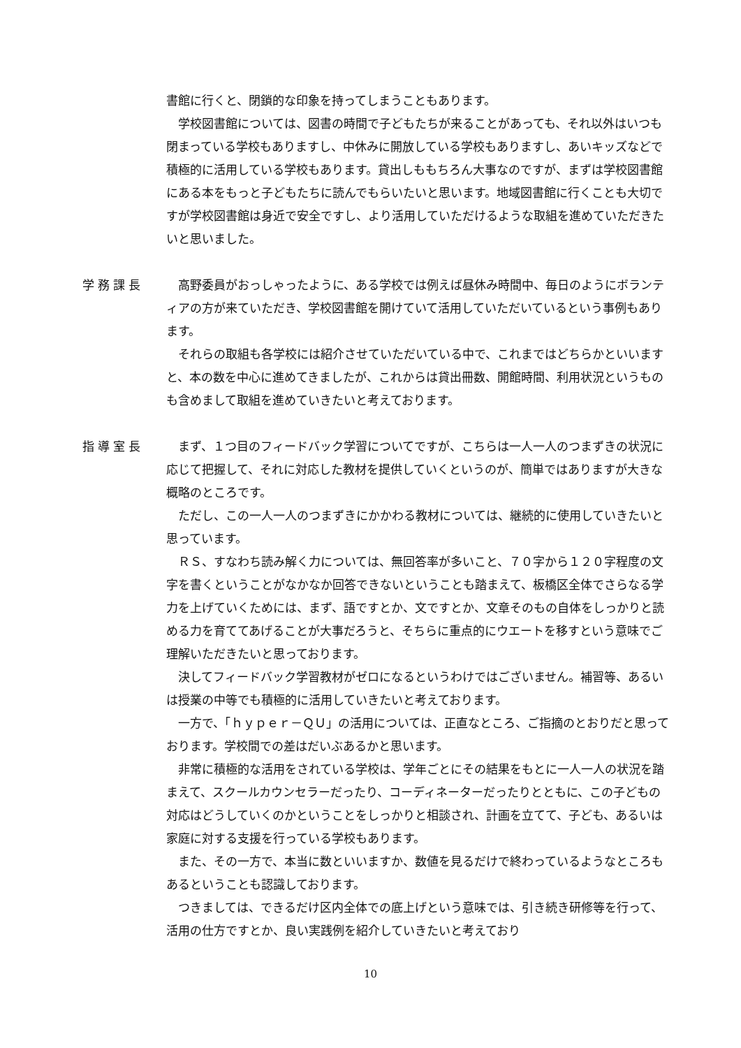書館に行くと、閉鎖的な印象を持ってしまうこともあります。
学校図書館については、図書の時間で子どもたちが来ることがあっても、それ以外はいつも閉まっている学校もありますし、中休みに開放している学校もありますし、あいキッズなどで積極的に活用している学校もあります。貸出しももちろん大事なのですが、まずは学校図書館にある本をもっと子どもたちに読んでもらいたいと思います。地域図書館に行くことも大切ですが学校図書館は身近で安全ですし、より活用していただけるような取組を進めていただきたいと思いました。
学務課長 高野委員がおっしゃったように、ある学校では例えば昼休み時間中、毎日のようにボランティアの方が来ていただき、学校図書館を開けていて活用していただいているという事例もあります。
それらの取組も各学校には紹介させていただいている中で、これまではどちらかといいますと、本の数を中心に進めてきましたが、これからは貸出冊数、開館時間、利用状況というものも含めまして取組を進めていきたいと考えております。
指導室長 まず、１つ目のフィードバック学習についてですが、こちらは一人一人のつまずきの状況に応じて把握して、それに対応した教材を提供していくというのが、簡単ではありますが大きな概略のところです。
ただし、この一人一人のつまずきにかかわる教材については、継続的に使用していきたいと思っています。
ＲＳ、すなわち読み解く力については、無回答率が多いこと、７０字から１２０字程度の文字を書くということがなかなか回答できないということも踏まえて、板橋区全体でさらなる学力を上げていくためには、まず、語ですとか、文ですとか、文章そのもの自体をしっかりと読める力を育ててあげることが大事だろうと、そちらに重点的にウエートを移すという意味でご理解いただきたいと思っております。
決してフィードバック学習教材がゼロになるというわけではございません。補習等、あるいは授業の中等でも積極的に活用していきたいと考えております。
一方で、「ｈｙｐｅｒ－ＱＵ」の活用については、正直なところ、ご指摘のとおりだと思っております。学校間での差はだいぶあるかと思います。
非常に積極的な活用をされている学校は、学年ごとにその結果をもとに一人一人の状況を踏まえて、スクールカウンセラーだったり、コーディネーターだったりとともに、この子どもの対応はどうしていくのかということをしっかりと相談され、計画を立てて、子ども、あるいは家庭に対する支援を行っている学校もあります。
また、その一方で、本当に数といいますか、数値を見るだけで終わっているようなところもあるということも認識しております。
つきましては、できるだけ区内全体での底上げという意味では、引き続き研修等を行って、活用の仕方ですとか、良い実践例を紹介していきたいと考えており
10